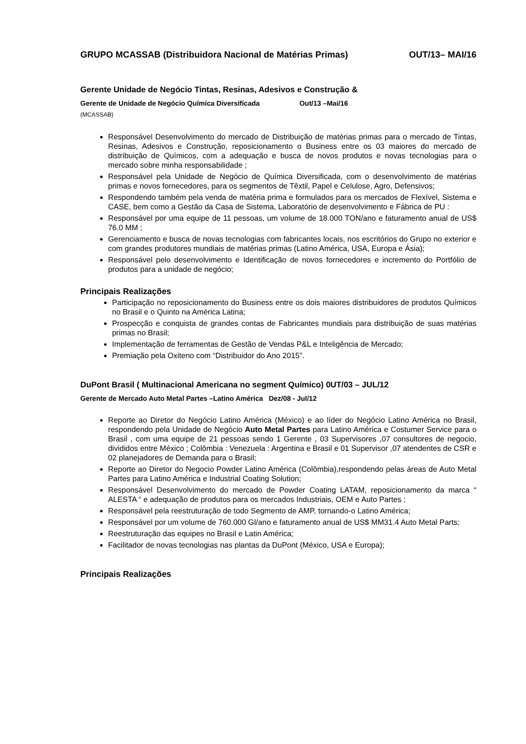GRUPO MCASSAB (Distribuidora Nacional de Matérias Primas) OUT/13– MAI/16
Gerente Unidade de Negócio Tintas, Resinas, Adesivos e Construção &
Gerente de Unidade de Negócio Química Diversificada Out/13 –Mai/16
(MCASSAB)
Responsável Desenvolvimento do mercado de Distribuição de matérias primas para o mercado de Tintas, Resinas, Adesivos e Construção, reposicionamento o Business entre os 03 maiores do mercado de distribuição de Químicos, com a adequação e busca de novos produtos e novas tecnologias para o mercado sobre minha responsabilidade ;
Responsável pela Unidade de Negócio de Química Diversificada, com o desenvolvimento de matérias primas e novos fornecedores, para os segmentos de Têxtil, Papel e Celulose, Agro, Defensivos;
Respondendo também pela venda de matéria prima e formulados para os mercados de Flexível, Sistema e CASE, bem como a Gestão da Casa de Sistema, Laboratório de desenvolvimento e Fábrica de PU :
Responsável por uma equipe de 11 pessoas, um volume de 18.000 TON/ano e faturamento anual de US$ 76.0 MM ;
Gerenciamento e busca de novas tecnologias com fabricantes locais, nos escritórios do Grupo no exterior e com grandes produtores mundiais de matérias primas (Latino América, USA, Europa e Ásia);
Responsável pelo desenvolvimento e Identificação de novos fornecedores e incremento do Portfólio de produtos para a unidade de negócio;
Principais Realizações
Participação no reposicionamento do Business entre os dois maiores distribuidores de produtos Químicos no Brasil e o Quinto na América Latina;
Prospecção e conquista de grandes contas de Fabricantes mundiais para distribuição de suas matérias primas no Brasil;
Implementação de ferramentas de Gestão de Vendas P&L e Inteligência de Mercado;
Premiação pela Oxiteno com “Distribuidor do Ano 2015”.
DuPont Brasil ( Multinacional Americana no segment Químico) 0UT/03 – JUL/12
Gerente de Mercado Auto Metal Partes –Latino América Dez/08 - Jul/12
Reporte ao Diretor do Negócio Latino América (México) e ao líder do Negócio Latino América no Brasil, respondendo pela Unidade de Negócio Auto Metal Partes para Latino América e Costumer Service para o Brasil , com uma equipe de 21 pessoas sendo 1 Gerente , 03 Supervisores ,07 consultores de negocio, divididos entre México ; Colômbia : Venezuela : Argentina e Brasil e 01 Supervisor ,07 atendentes de CSR e 02 planejadores de Demanda para o Brasil;
Reporte ao Diretor do Negocio Powder Latino América (Colômbia),respondendo pelas áreas de Auto Metal Partes para Latino América e Industrial Coating Solution;
Responsável Desenvolvimento do mercado de Powder Coating LATAM, reposicionamento da marca “ ALESTA “ e adequação de produtos para os mercados Industriais, OEM e Auto Partes ;
Responsável pela reestruturação de todo Segmento de AMP, tornando-o Latino América;
Responsável por um volume de 760.000 Gl/ano e faturamento anual de US$ MM31.4 Auto Metal Parts;
Reestruturação das equipes no Brasil e Latin América;
Facilitador de novas tecnologias nas plantas da DuPont (México, USA e Europa);
Principais Realizações